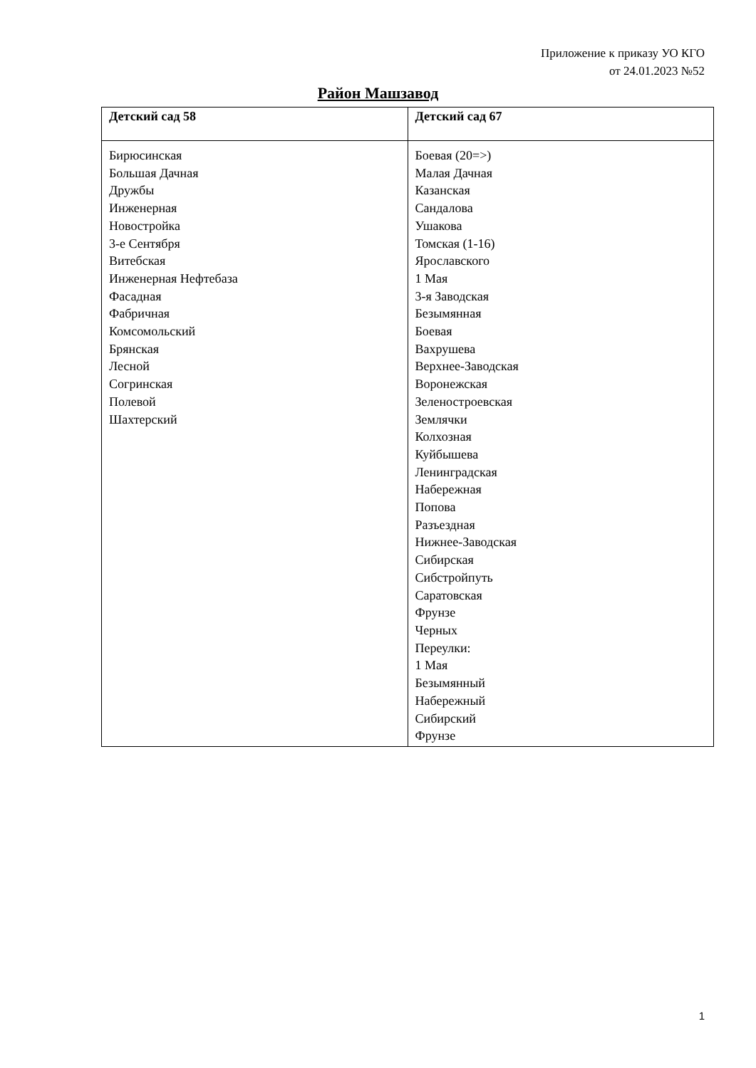Приложение к приказу УО КГО
от 24.01.2023 №52
Район Машзавод
| Детский сад 58 | Детский сад 67 |
| --- | --- |
| Бирюсинская Большая Дачная Дружбы Инженерная Новостройка 3-е Сентября Витебская Инженерная Нефтебаза Фасадная Фабричная Комсомольский Брянская Лесной Согринская Полевой Шахтерский | Боевая (20=>) Малая Дачная Казанская Сандалова Ушакова Томская (1-16) Ярославского 1 Мая 3-я Заводская Безымянная Боевая Вахрушева Верхнее-Заводская Воронежская Зеленостроевская Землячки Колхозная Куйбышева Ленинградская Набережная Попова Разъездная Нижнее-Заводская Сибирская Сибстройпуть Саратовская Фрунзе Черных Переулки: 1 Мая Безымянный Набережный Сибирский Фрунзе |
1